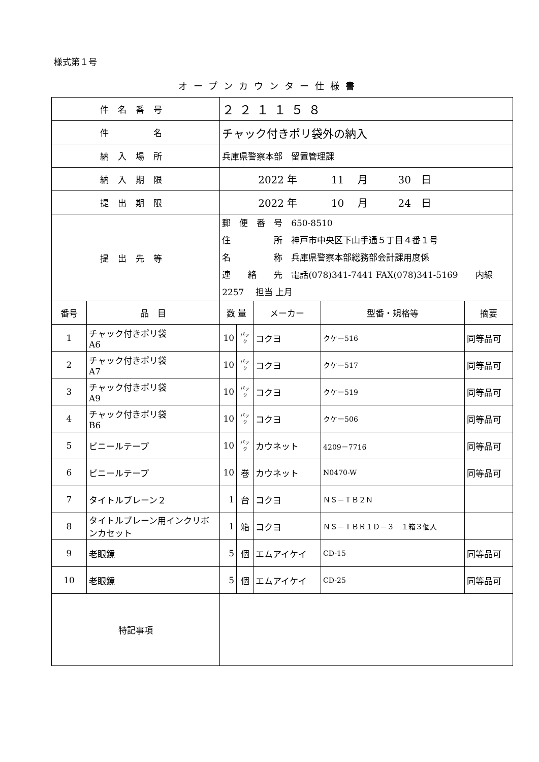様式第１号
オープンカウンター仕様書
| 件名番号 | | ２２１１５８ | | | | |
| 件 名 | | チャック付きポリ袋外の納入 | | | | |
| 納入場所 | | 兵庫県警察本部 留置管理課 | | | | |
| 納入期限 | | 2022 年 11 月 30 日 | | | | |
| 提出期限 | | 2022 年 10 月 24 日 | | | | |
| 提出先等 | | 郵 便 番 号 650-8510 住 所 神戸市中央区下山手通５丁目４番１号 名 称 兵庫県警察本部総務部会計課用度係 連 絡 先 電話(078)341-7441 FAX(078)341-5169 内線 2257 担当 上月 | | | | |
| 番号 | 品 目 | 数 量 | | メーカー | 型番・規格等 | 摘要 |
| 1 | チャック付きポリ袋 A6 | 10 | パック | コクヨ | クケー516 | 同等品可 |
| 2 | チャック付きポリ袋 A7 | 10 | パック | コクヨ | クケー517 | 同等品可 |
| 3 | チャック付きポリ袋 A9 | 10 | パック | コクヨ | クケー519 | 同等品可 |
| 4 | チャック付きポリ袋 B6 | 10 | パック | コクヨ | クケー506 | 同等品可 |
| 5 | ビニールテープ | 10 | パック | カウネット | 4209－7716 | 同等品可 |
| 6 | ビニールテープ | 10 | 巻 | カウネット | N0470-W | 同等品可 |
| 7 | タイトルブレーン２ | 1 | 台 | コクヨ | ＮＳ－ＴＢ２Ｎ | |
| 8 | タイトルブレーン用インクリボンカセット | 1 | 箱 | コクヨ | ＮＳ－ＴＢＲ１Ｄ－３ １箱３個入 | |
| 9 | 老眼鏡 | 5 | 個 | エムアイケイ | CD-15 | 同等品可 |
| 10 | 老眼鏡 | 5 | 個 | エムアイケイ | CD-25 | 同等品可 |
| 特記事項 | | | | | | |